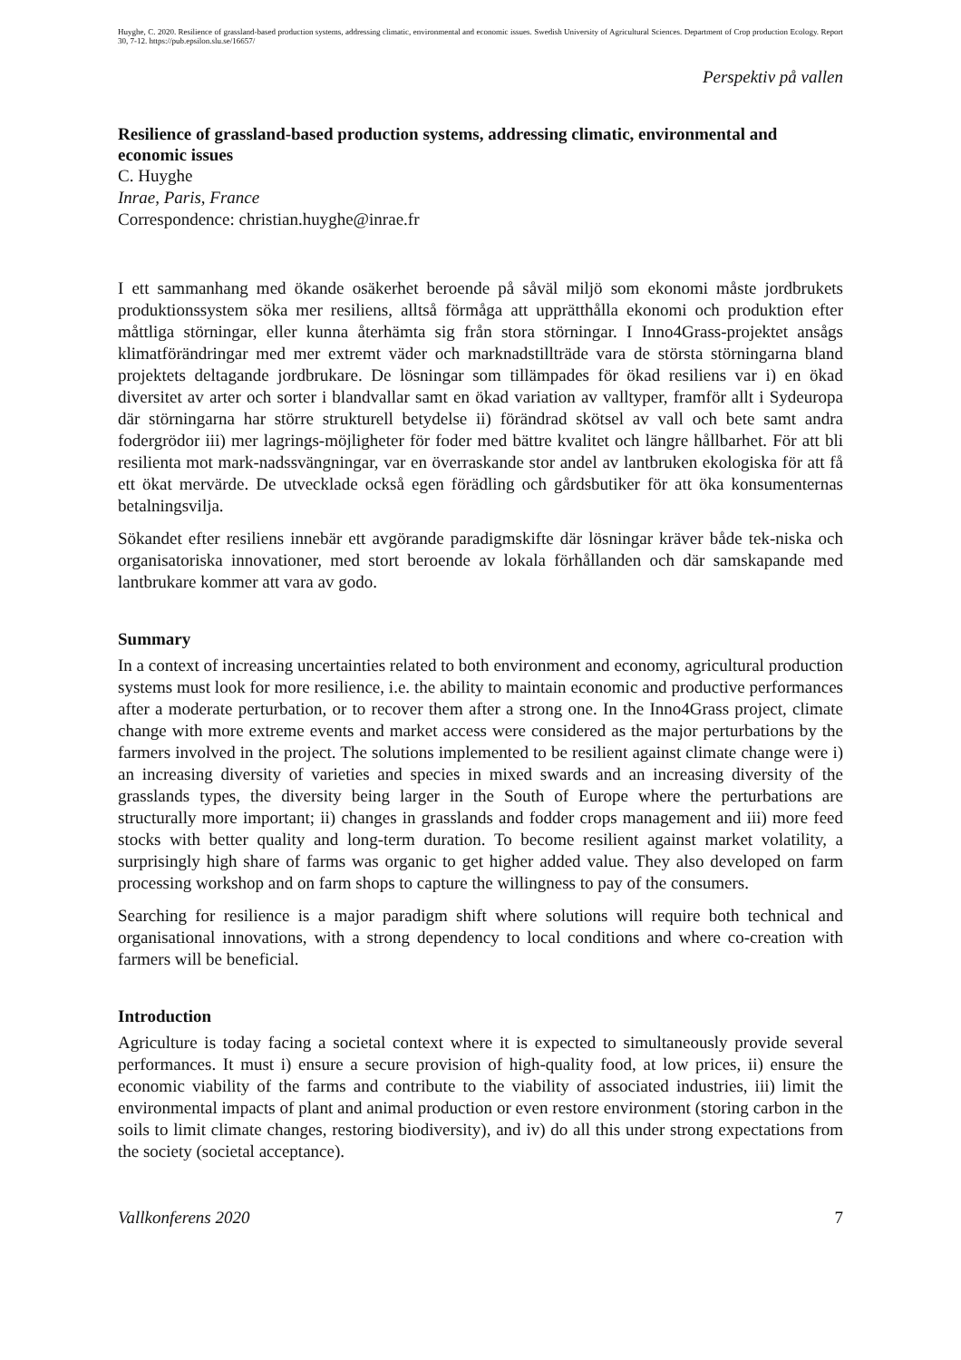Huyghe, C. 2020. Resilience of grassland-based production systems, addressing climatic, environmental and economic issues. Swedish University of Agricultural Sciences. Department of Crop production Ecology. Report 30, 7-12. https://pub.epsilon.slu.se/16657/
Perspektiv på vallen
Resilience of grassland-based production systems, addressing climatic, environmental and economic issues
C. Huyghe
Inrae, Paris, France
Correspondence: christian.huyghe@inrae.fr
I ett sammanhang med ökande osäkerhet beroende på såväl miljö som ekonomi måste jordbrukets produktionssystem söka mer resiliens, alltså förmåga att upprätthålla ekonomi och produktion efter måttliga störningar, eller kunna återhämta sig från stora störningar. I Inno4Grass-projektet ansågs klimatförändringar med mer extremt väder och marknadstillträde vara de största störningarna bland projektets deltagande jordbrukare. De lösningar som tillämpades för ökad resiliens var i) en ökad diversitet av arter och sorter i blandvallar samt en ökad variation av valltyper, framför allt i Sydeuropa där störningarna har större strukturell betydelse ii) förändrad skötsel av vall och bete samt andra fodergrödor iii) mer lagrings-möjligheter för foder med bättre kvalitet och längre hållbarhet. För att bli resilienta mot mark-nadssvängningar, var en överraskande stor andel av lantbruken ekologiska för att få ett ökat mervärde. De utvecklade också egen förädling och gårdsbutiker för att öka konsumenternas betalningsvilja.
Sökandet efter resiliens innebär ett avgörande paradigmskifte där lösningar kräver både tek-niska och organisatoriska innovationer, med stort beroende av lokala förhållanden och där samskapande med lantbrukare kommer att vara av godo.
Summary
In a context of increasing uncertainties related to both environment and economy, agricultural production systems must look for more resilience, i.e. the ability to maintain economic and productive performances after a moderate perturbation, or to recover them after a strong one. In the Inno4Grass project, climate change with more extreme events and market access were considered as the major perturbations by the farmers involved in the project. The solutions implemented to be resilient against climate change were i) an increasing diversity of varieties and species in mixed swards and an increasing diversity of the grasslands types, the diversity being larger in the South of Europe where the perturbations are structurally more important; ii) changes in grasslands and fodder crops management and iii) more feed stocks with better quality and long-term duration. To become resilient against market volatility, a surprisingly high share of farms was organic to get higher added value. They also developed on farm processing workshop and on farm shops to capture the willingness to pay of the consumers.
Searching for resilience is a major paradigm shift where solutions will require both technical and organisational innovations, with a strong dependency to local conditions and where co-creation with farmers will be beneficial.
Introduction
Agriculture is today facing a societal context where it is expected to simultaneously provide several performances. It must i) ensure a secure provision of high-quality food, at low prices, ii) ensure the economic viability of the farms and contribute to the viability of associated industries, iii) limit the environmental impacts of plant and animal production or even restore environment (storing carbon in the soils to limit climate changes, restoring biodiversity), and iv) do all this under strong expectations from the society (societal acceptance).
Vallkonferens 2020 7